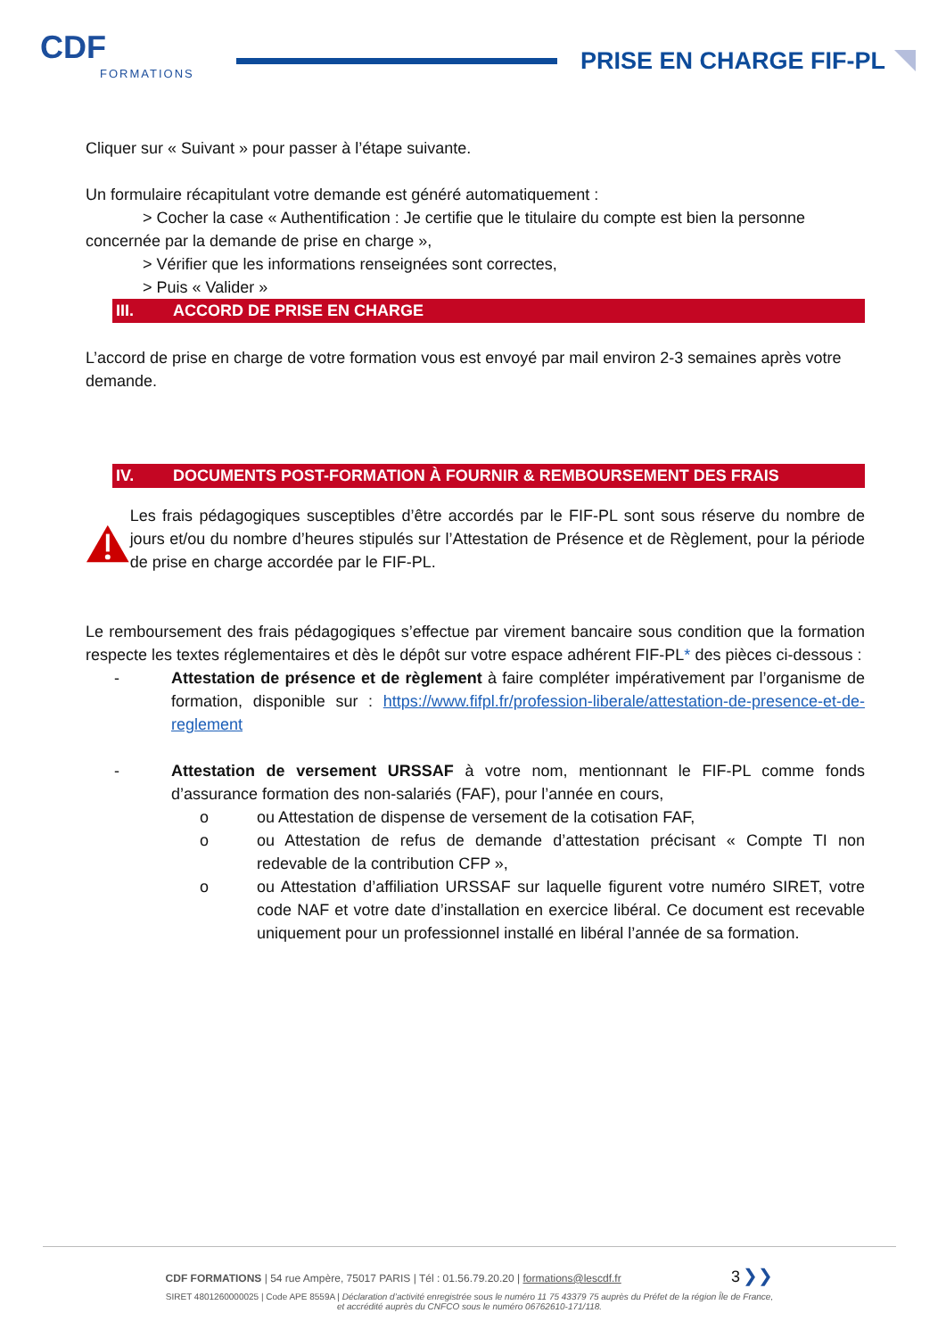CDF
FORMATIONS
PRISE EN CHARGE FIF-PL
Cliquer sur « Suivant » pour passer à l’étape suivante.
Un formulaire récapitulant votre demande est généré automatiquement :
> Cocher la case « Authentification : Je certifie que le titulaire du compte est bien la personne
concernée par la demande de prise en charge »,
> Vérifier que les informations renseignées sont correctes,
> Puis « Valider »
III. ACCORD DE PRISE EN CHARGE
L’accord de prise en charge de votre formation vous est envoyé par mail environ 2-3 semaines après votre demande.
IV. DOCUMENTS POST-FORMATION À FOURNIR & REMBOURSEMENT DES FRAIS
Les frais pédagogiques susceptibles d’être accordés par le FIF-PL sont sous réserve du nombre de jours et/ou du nombre d’heures stipulés sur l’Attestation de Présence et de Règlement, pour la période de prise en charge accordée par le FIF-PL.
Le remboursement des frais pédagogiques s’effectue par virement bancaire sous condition que la formation respecte les textes réglementaires et dès le dépôt sur votre espace adhérent FIF-PL* des pièces ci-dessous :
- Attestation de présence et de règlement à faire compléter impérativement par l’organisme de formation, disponible sur : https://www.fifpl.fr/profession-liberale/attestation-de-presence-et-de-reglement
- Attestation de versement URSSAF à votre nom, mentionnant le FIF-PL comme fonds d’assurance formation des non-salariés (FAF), pour l’année en cours,
o ou Attestation de dispense de versement de la cotisation FAF,
o ou Attestation de refus de demande d’attestation précisant « Compte TI non redevable de la contribution CFP »,
o ou Attestation d’affiliation URSSAF sur laquelle figurent votre numéro SIRET, votre code NAF et votre date d’installation en exercice libéral. Ce document est recevable uniquement pour un professionnel installé en libéral l’année de sa formation.
CDF FORMATIONS | 54 rue Ampère, 75017 PARIS | Tél : 01.56.79.20.20 | formations@lescdf.fr 3 ❯❯
SIRET 4801260000025 | Code APE 8559A | Déclaration d’activité enregistrée sous le numéro 11 75 43379 75 auprès du Préfet de la région Île de France,
et accrédité auprès du CNFCO sous le numéro 06762610-171/118.